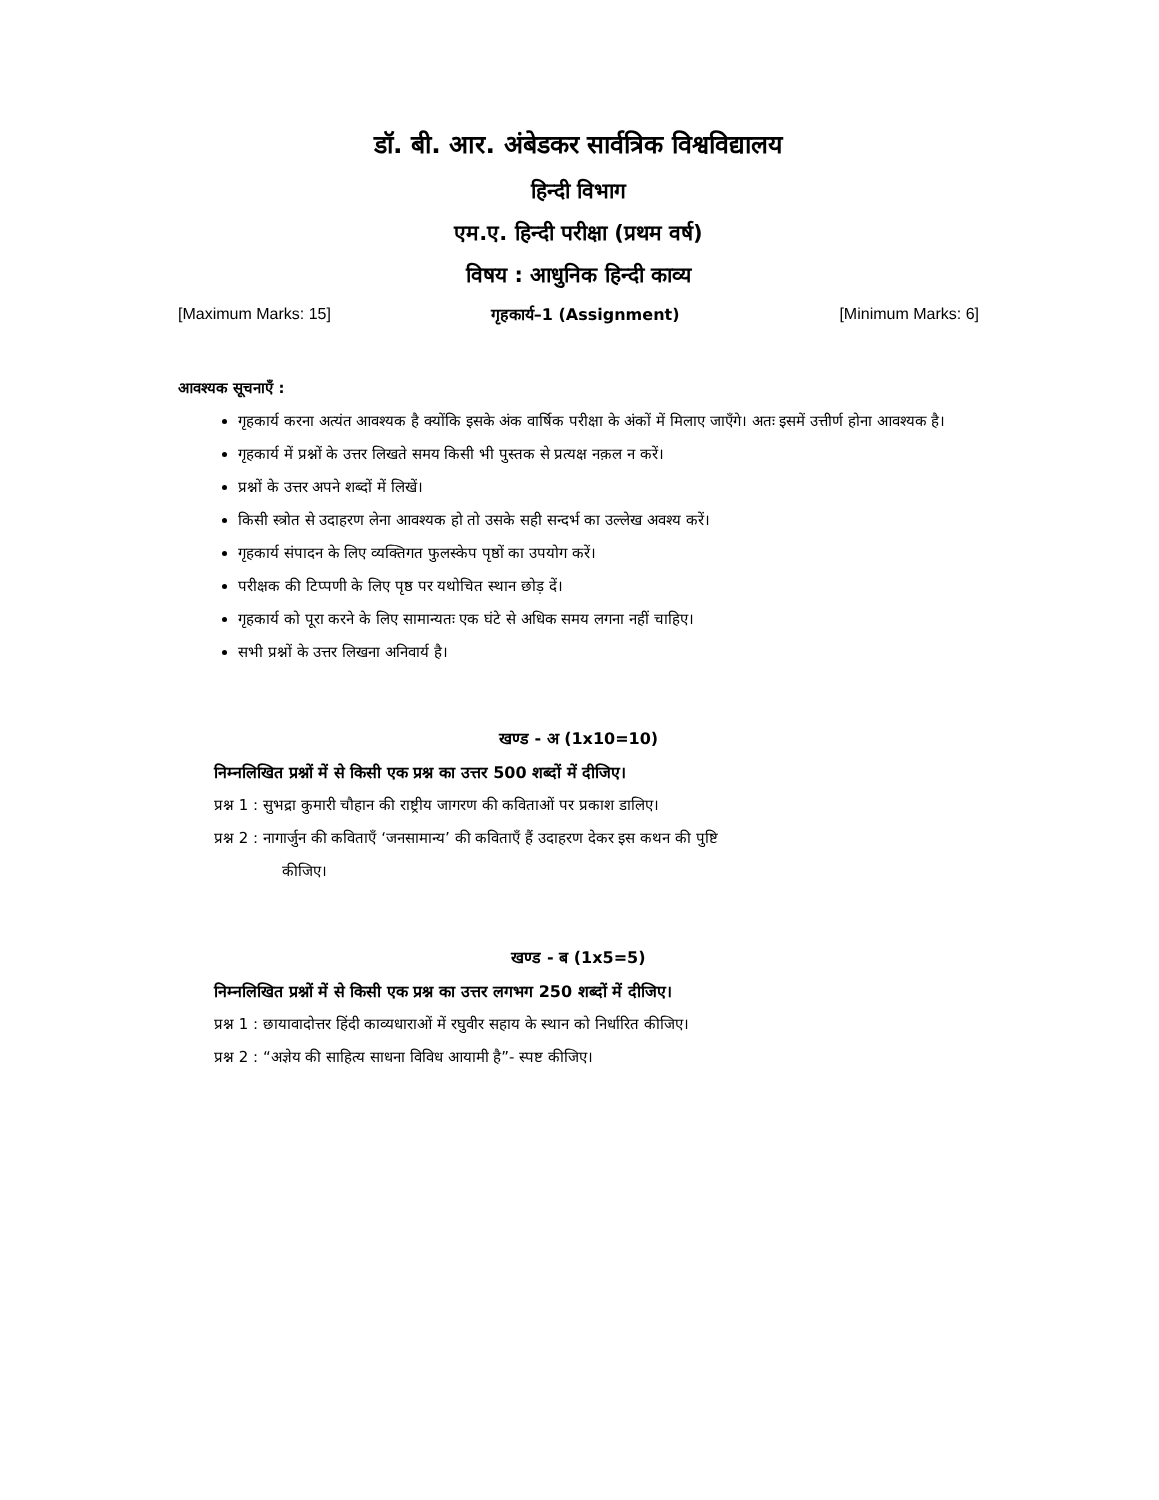डॉ. बी. आर. अंबेडकर सार्वत्रिक विश्वविद्यालय
हिन्दी विभाग
एम.ए. हिन्दी परीक्षा (प्रथम वर्ष)
विषय : आधुनिक हिन्दी काव्य
[Maximum Marks: 15] गृहकार्य–1 (Assignment) [Minimum Marks: 6]
आवश्यक सूचनाएँ :
गृहकार्य करना अत्यंत आवश्यक है क्योंकि इसके अंक वार्षिक परीक्षा के अंकों में मिलाए जाएँगे। अतः इसमें उत्तीर्ण होना आवश्यक है।
गृहकार्य में प्रश्नों के उत्तर लिखते समय किसी भी पुस्तक से प्रत्यक्ष नक़ल न करें।
प्रश्नों के उत्तर अपने शब्दों में लिखें।
किसी स्त्रोत से उदाहरण लेना आवश्यक हो तो उसके सही सन्दर्भ का उल्लेख अवश्य करें।
गृहकार्य संपादन के लिए व्यक्तिगत फुलस्केप पृष्ठों का उपयोग करें।
परीक्षक की टिप्पणी के लिए पृष्ठ पर यथोचित स्थान छोड़ दें।
गृहकार्य को पूरा करने के लिए सामान्यतः एक घंटे से अधिक समय लगना नहीं चाहिए।
सभी प्रश्नों के उत्तर लिखना अनिवार्य है।
खण्ड - अ (1x10=10)
निम्नलिखित प्रश्नों में से किसी एक प्रश्न का उत्तर 500 शब्दों में दीजिए।
प्रश्न 1 : सुभद्रा कुमारी चौहान की राष्ट्रीय जागरण की कविताओं पर प्रकाश डालिए।
प्रश्न 2 : नागार्जुन की कविताएँ ‘जनसामान्य’ की कविताएँ हैं उदाहरण देकर इस कथन की पुष्टि
कीजिए।
खण्ड - ब (1x5=5)
निम्नलिखित प्रश्नों में से किसी एक प्रश्न का उत्तर लगभग 250 शब्दों में दीजिए।
प्रश्न 1 : छायावादोत्तर हिंदी काव्यधाराओं में रघुवीर सहाय के स्थान को निर्धारित कीजिए।
प्रश्न 2 : “अज्ञेय की साहित्य साधना विविध आयामी है”- स्पष्ट कीजिए।